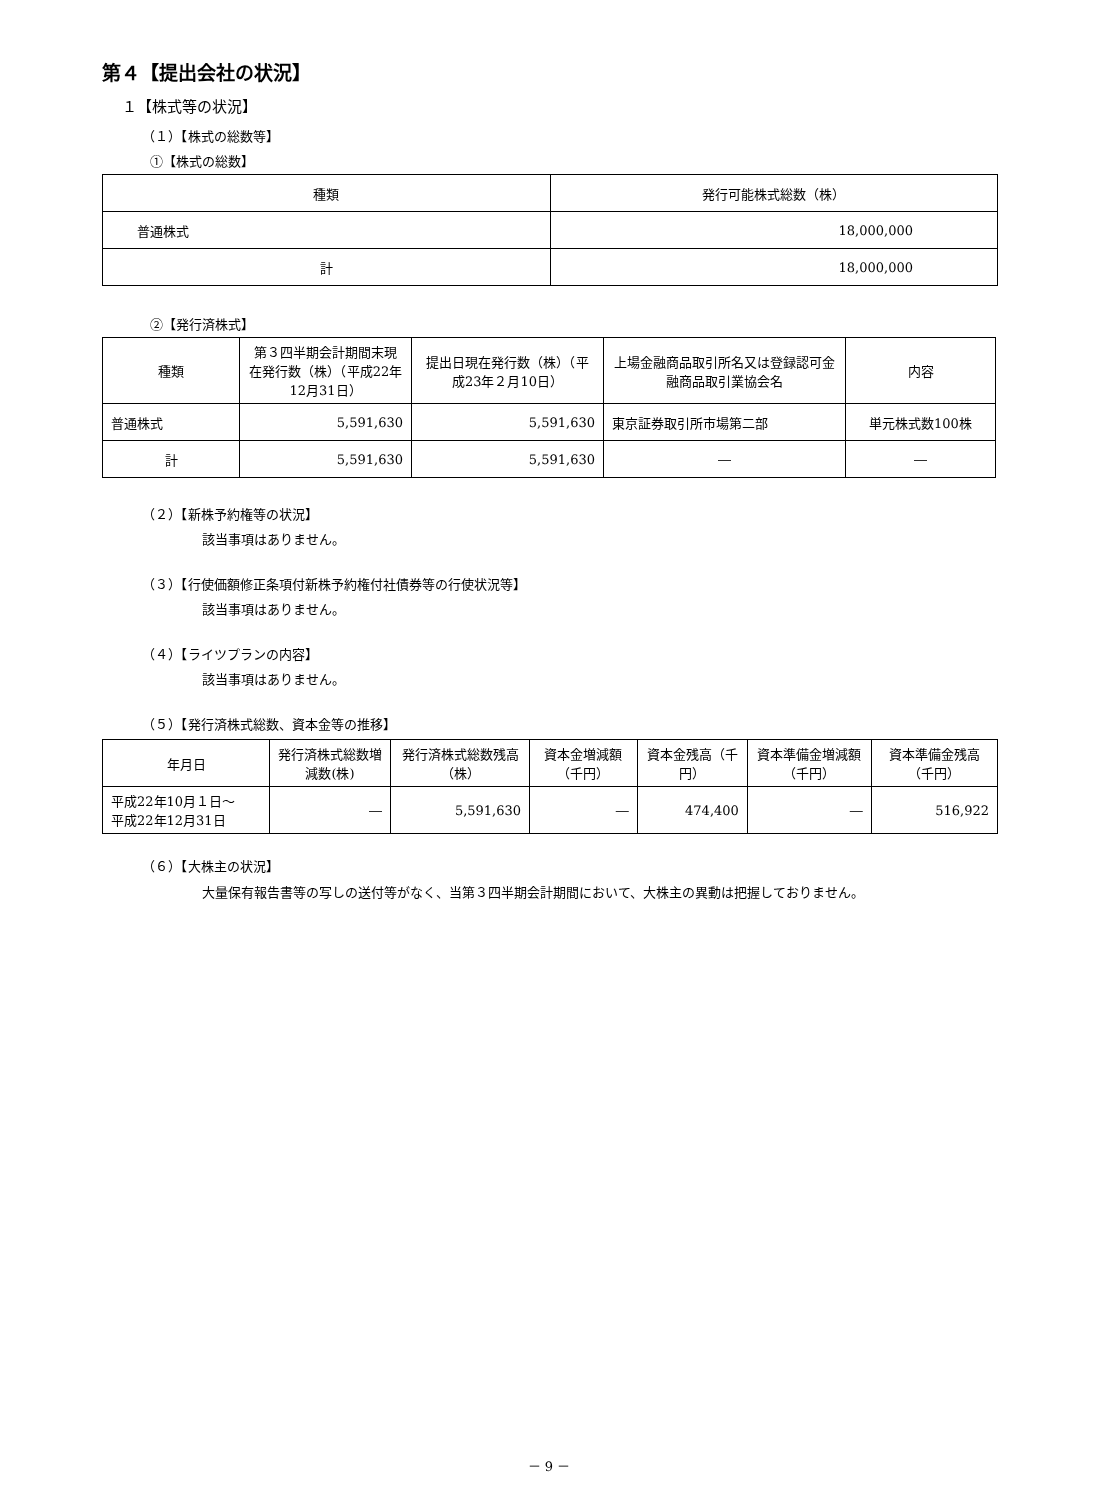第４【提出会社の状況】
１【株式等の状況】
（１）【株式の総数等】
①【株式の総数】
| 種類 | 発行可能株式総数（株） |
| --- | --- |
| 普通株式 | 18,000,000 |
| 計 | 18,000,000 |
②【発行済株式】
| 種類 | 第３四半期会計期間末現在発行数（株）（平成22年12月31日） | 提出日現在発行数（株）（平成23年２月10日） | 上場金融商品取引所名又は登録認可金融商品取引業協会名 | 内容 |
| --- | --- | --- | --- | --- |
| 普通株式 | 5,591,630 | 5,591,630 | 東京証券取引所市場第二部 | 単元株式数100株 |
| 計 | 5,591,630 | 5,591,630 | ― | ― |
（２）【新株予約権等の状況】
該当事項はありません。
（３）【行使価額修正条項付新株予約権付社債券等の行使状況等】
該当事項はありません。
（４）【ライツプランの内容】
該当事項はありません。
（５）【発行済株式総数、資本金等の推移】
| 年月日 | 発行済株式総数増減数(株) | 発行済株式総数残高（株） | 資本金増減額（千円） | 資本金残高（千円） | 資本準備金増減額（千円） | 資本準備金残高（千円） |
| --- | --- | --- | --- | --- | --- | --- |
| 平成22年10月１日～ 平成22年12月31日 | ― | 5,591,630 | ― | 474,400 | ― | 516,922 |
（６）【大株主の状況】
大量保有報告書等の写しの送付等がなく、当第３四半期会計期間において、大株主の異動は把握しておりません。
－ 9 －